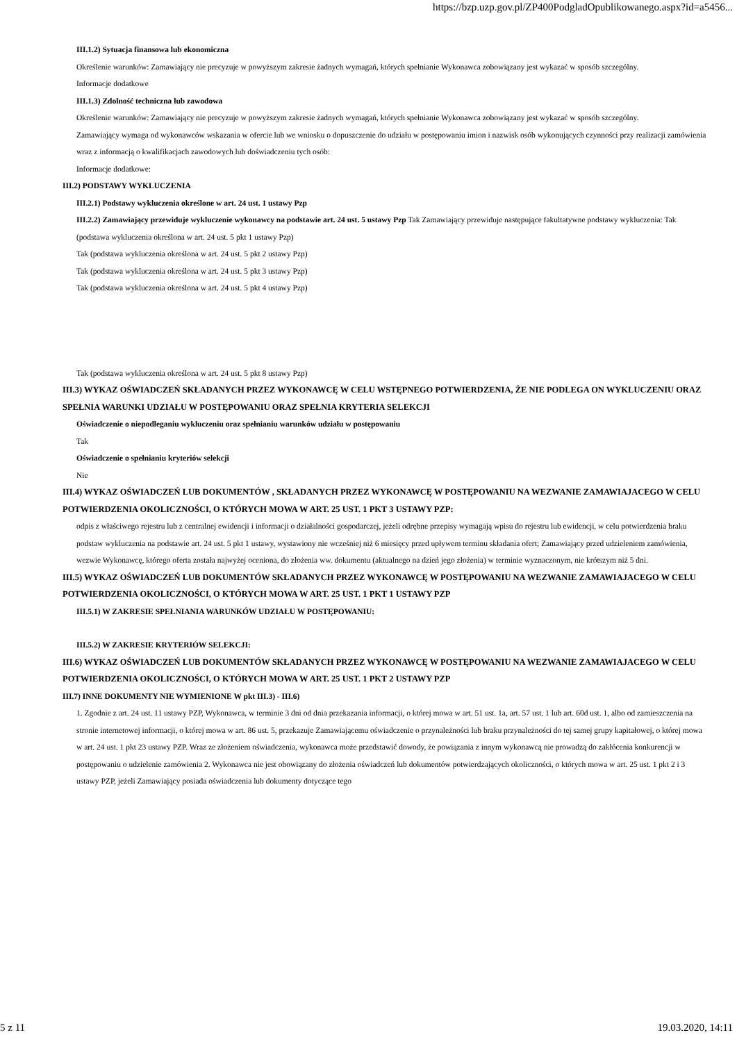https://bzp.uzp.gov.pl/ZP400PodgladOpublikowanego.aspx?id=a5456...
III.1.2) Sytuacja finansowa lub ekonomiczna
Określenie warunków: Zamawiający nie precyzuje w powyższym zakresie żadnych wymagań, których spełnianie Wykonawca zobowiązany jest wykazać w sposób szczególny.
Informacje dodatkowe
III.1.3) Zdolność techniczna lub zawodowa
Określenie warunków: Zamawiający nie precyzuje w powyższym zakresie żadnych wymagań, których spełnianie Wykonawca zobowiązany jest wykazać w sposób szczególny.
Zamawiający wymaga od wykonawców wskazania w ofercie lub we wniosku o dopuszczenie do udziału w postępowaniu imion i nazwisk osób wykonujących czynności przy realizacji zamówienia wraz z informacją o kwalifikacjach zawodowych lub doświadczeniu tych osób:
Informacje dodatkowe:
III.2) PODSTAWY WYKLUCZENIA
III.2.1) Podstawy wykluczenia określone w art. 24 ust. 1 ustawy Pzp
III.2.2) Zamawiający przewiduje wykluczenie wykonawcy na podstawie art. 24 ust. 5 ustawy Pzp Tak Zamawiający przewiduje następujące fakultatywne podstawy wykluczenia: Tak (podstawa wykluczenia określona w art. 24 ust. 5 pkt 1 ustawy Pzp)
Tak (podstawa wykluczenia określona w art. 24 ust. 5 pkt 2 ustawy Pzp)
Tak (podstawa wykluczenia określona w art. 24 ust. 5 pkt 3 ustawy Pzp)
Tak (podstawa wykluczenia określona w art. 24 ust. 5 pkt 4 ustawy Pzp)
Tak (podstawa wykluczenia określona w art. 24 ust. 5 pkt 8 ustawy Pzp)
III.3) WYKAZ OŚWIADCZEŃ SKŁADANYCH PRZEZ WYKONAWCĘ W CELU WSTĘPNEGO POTWIERDZENIA, ŻE NIE PODLEGA ON WYKLUCZENIU ORAZ SPEŁNIA WARUNKI UDZIAŁU W POSTĘPOWANIU ORAZ SPEŁNIA KRYTERIA SELEKCJI
Oświadczenie o niepodleganiu wykluczeniu oraz spełnianiu warunków udziału w postępowaniu
Tak
Oświadczenie o spełnianiu kryteriów selekcji
Nie
III.4) WYKAZ OŚWIADCZEŃ LUB DOKUMENTÓW , SKŁADANYCH PRZEZ WYKONAWCĘ W POSTĘPOWANIU NA WEZWANIE ZAMAWIAJACEGO W CELU POTWIERDZENIA OKOLICZNOŚCI, O KTÓRYCH MOWA W ART. 25 UST. 1 PKT 3 USTAWY PZP:
odpis z właściwego rejestru lub z centralnej ewidencji i informacji o działalności gospodarczej, jeżeli odrębne przepisy wymagają wpisu do rejestru lub ewidencji, w celu potwierdzenia braku podstaw wykluczenia na podstawie art. 24 ust. 5 pkt 1 ustawy, wystawiony nie wcześniej niż 6 miesięcy przed upływem terminu składania ofert; Zamawiający przed udzieleniem zamówienia, wezwie Wykonawcę, którego oferta została najwyżej oceniona, do złożenia ww. dokumentu (aktualnego na dzień jego złożenia) w terminie wyznaczonym, nie krótszym niż 5 dni.
III.5) WYKAZ OŚWIADCZEŃ LUB DOKUMENTÓW SKŁADANYCH PRZEZ WYKONAWCĘ W POSTĘPOWANIU NA WEZWANIE ZAMAWIAJACEGO W CELU POTWIERDZENIA OKOLICZNOŚCI, O KTÓRYCH MOWA W ART. 25 UST. 1 PKT 1 USTAWY PZP
III.5.1) W ZAKRESIE SPEŁNIANIA WARUNKÓW UDZIAŁU W POSTĘPOWANIU:
III.5.2) W ZAKRESIE KRYTERIÓW SELEKCJI:
III.6) WYKAZ OŚWIADCZEŃ LUB DOKUMENTÓW SKŁADANYCH PRZEZ WYKONAWCĘ W POSTĘPOWANIU NA WEZWANIE ZAMAWIAJACEGO W CELU POTWIERDZENIA OKOLICZNOŚCI, O KTÓRYCH MOWA W ART. 25 UST. 1 PKT 2 USTAWY PZP
III.7) INNE DOKUMENTY NIE WYMIENIONE W pkt III.3) - III.6)
1. Zgodnie z art. 24 ust. 11 ustawy PZP, Wykonawca, w terminie 3 dni od dnia przekazania informacji, o której mowa w art. 51 ust. 1a, art. 57 ust. 1 lub art. 60d ust. 1, albo od zamieszczenia na stronie internetowej informacji, o której mowa w art. 86 ust. 5, przekazuje Zamawiającemu oświadczenie o przynależności lub braku przynależności do tej samej grupy kapitałowej, o której mowa w art. 24 ust. 1 pkt 23 ustawy PZP. Wraz ze złożeniem oświadczenia, wykonawca może przedstawić dowody, że powiązania z innym wykonawcą nie prowadzą do zakłócenia konkurencji w postępowaniu o udzielenie zamówienia 2. Wykonawca nie jest obowiązany do złożenia oświadczeń lub dokumentów potwierdzających okoliczności, o których mowa w art. 25 ust. 1 pkt 2 i 3 ustawy PZP, jeżeli Zamawiający posiada oświadczenia lub dokumenty dotyczące tego
5 z 11 19.03.2020, 14:11